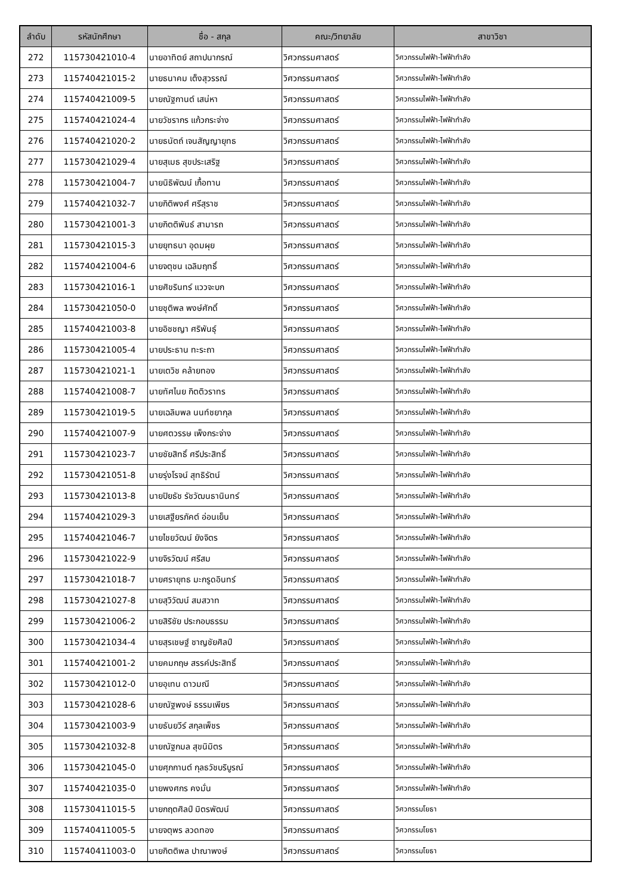| ลำดับ | รหัสนักศึกษา | ชื่อ - สกุล | คณะ/วิทยาลัย | สาขาวิชา |
| --- | --- | --- | --- | --- |
| 272 | 115730421010-4 | นายอาทิตย์ สถาปนากรณ์ | วิศวกรรมศาสตร์ | วิศวกรรมไฟฟ้า-ไฟฟ้ากำลัง |
| 273 | 115740421015-2 | นายธนาคม เต็งสุวรรณ์ | วิศวกรรมศาสตร์ | วิศวกรรมไฟฟ้า-ไฟฟ้ากำลัง |
| 274 | 115740421009-5 | นายณัฐกานต์ เสน่หา | วิศวกรรมศาสตร์ | วิศวกรรมไฟฟ้า-ไฟฟ้ากำลัง |
| 275 | 115740421024-4 | นายวัชรากร แก้วกระจ่าง | วิศวกรรมศาสตร์ | วิศวกรรมไฟฟ้า-ไฟฟ้ากำลัง |
| 276 | 115740421020-2 | นายธนัตถ์ เจนสัญญายุทธ | วิศวกรรมศาสตร์ | วิศวกรรมไฟฟ้า-ไฟฟ้ากำลัง |
| 277 | 115730421029-4 | นายสุเมธ สุขประเสริฐ | วิศวกรรมศาสตร์ | วิศวกรรมไฟฟ้า-ไฟฟ้ากำลัง |
| 278 | 115730421004-7 | นายนิธิพัฒน์ เกื้อทาน | วิศวกรรมศาสตร์ | วิศวกรรมไฟฟ้า-ไฟฟ้ากำลัง |
| 279 | 115740421032-7 | นายกิติพงศ์ ศรีสุราช | วิศวกรรมศาสตร์ | วิศวกรรมไฟฟ้า-ไฟฟ้ากำลัง |
| 280 | 115730421001-3 | นายกิตติพันธ์ สามารถ | วิศวกรรมศาสตร์ | วิศวกรรมไฟฟ้า-ไฟฟ้ากำลัง |
| 281 | 115730421015-3 | นายยุทธนา อุดมผุย | วิศวกรรมศาสตร์ | วิศวกรรมไฟฟ้า-ไฟฟ้ากำลัง |
| 282 | 115740421004-6 | นายจตุชน เฉลิมฤทธิ์ | วิศวกรรมศาสตร์ | วิศวกรรมไฟฟ้า-ไฟฟ้ากำลัง |
| 283 | 115730421016-1 | นายศิขรินทร์ แววจะบก | วิศวกรรมศาสตร์ | วิศวกรรมไฟฟ้า-ไฟฟ้ากำลัง |
| 284 | 115730421050-0 | นายชุติพล พงษ์ศักดิ์ | วิศวกรรมศาสตร์ | วิศวกรรมไฟฟ้า-ไฟฟ้ากำลัง |
| 285 | 115740421003-8 | นายอิชชญา ศริพันธุ์ | วิศวกรรมศาสตร์ | วิศวกรรมไฟฟ้า-ไฟฟ้ากำลัง |
| 286 | 115730421005-4 | นายประธาน ทะระถา | วิศวกรรมศาสตร์ | วิศวกรรมไฟฟ้า-ไฟฟ้ากำลัง |
| 287 | 115730421021-1 | นายเตวิช คล้ายทอง | วิศวกรรมศาสตร์ | วิศวกรรมไฟฟ้า-ไฟฟ้ากำลัง |
| 288 | 115740421008-7 | นายทัศไนย กิตติวราทร | วิศวกรรมศาสตร์ | วิศวกรรมไฟฟ้า-ไฟฟ้ากำลัง |
| 289 | 115730421019-5 | นายเฉลิมพล นนท์ชยากุล | วิศวกรรมศาสตร์ | วิศวกรรมไฟฟ้า-ไฟฟ้ากำลัง |
| 290 | 115740421007-9 | นายศตวรรษ เพ็งกระจ่าง | วิศวกรรมศาสตร์ | วิศวกรรมไฟฟ้า-ไฟฟ้ากำลัง |
| 291 | 115730421023-7 | นายชัยสิทธิ์ ศรีประสิทธิ์ | วิศวกรรมศาสตร์ | วิศวกรรมไฟฟ้า-ไฟฟ้ากำลัง |
| 292 | 115730421051-8 | นายรุ่งโรจน์ สุทธิรัตน์ | วิศวกรรมศาสตร์ | วิศวกรรมไฟฟ้า-ไฟฟ้ากำลัง |
| 293 | 115730421013-8 | นายปิยธัช รัชวัฒนธานินทร์ | วิศวกรรมศาสตร์ | วิศวกรรมไฟฟ้า-ไฟฟ้ากำลัง |
| 294 | 115740421029-3 | นายเสฐียรภัคต์ อ่อนเย็น | วิศวกรรมศาสตร์ | วิศวกรรมไฟฟ้า-ไฟฟ้ากำลัง |
| 295 | 115740421046-7 | นายไชยวัฒน์ ยังจิตร | วิศวกรรมศาสตร์ | วิศวกรรมไฟฟ้า-ไฟฟ้ากำลัง |
| 296 | 115730421022-9 | นายจิรวัฒน์ ศรีสม | วิศวกรรมศาสตร์ | วิศวกรรมไฟฟ้า-ไฟฟ้ากำลัง |
| 297 | 115730421018-7 | นายศรายุทธ มะกรูดอินทร์ | วิศวกรรมศาสตร์ | วิศวกรรมไฟฟ้า-ไฟฟ้ากำลัง |
| 298 | 115730421027-8 | นายสุวิวัฒน์ สมสวาท | วิศวกรรมศาสตร์ | วิศวกรรมไฟฟ้า-ไฟฟ้ากำลัง |
| 299 | 115730421006-2 | นายสิริชัย ประกอบธรรม | วิศวกรรมศาสตร์ | วิศวกรรมไฟฟ้า-ไฟฟ้ากำลัง |
| 300 | 115730421034-4 | นายสุรเชษฐ์ ชาญชัยศิลป์ | วิศวกรรมศาสตร์ | วิศวกรรมไฟฟ้า-ไฟฟ้ากำลัง |
| 301 | 115740421001-2 | นายคมกฤษ สรรค์ประสิทธิ์ | วิศวกรรมศาสตร์ | วิศวกรรมไฟฟ้า-ไฟฟ้ากำลัง |
| 302 | 115730421012-0 | นายอุเทน ดาวมณี | วิศวกรรมศาสตร์ | วิศวกรรมไฟฟ้า-ไฟฟ้ากำลัง |
| 303 | 115730421028-6 | นายณัฐพงษ์ ธรรมเพียร | วิศวกรรมศาสตร์ | วิศวกรรมไฟฟ้า-ไฟฟ้ากำลัง |
| 304 | 115730421003-9 | นายธันยวีร์ สกุลเพ็ชร | วิศวกรรมศาสตร์ | วิศวกรรมไฟฟ้า-ไฟฟ้ากำลัง |
| 305 | 115730421032-8 | นายณัฐกมล สุขนิมิตร | วิศวกรรมศาสตร์ | วิศวกรรมไฟฟ้า-ไฟฟ้ากำลัง |
| 306 | 115730421045-0 | นายศุภกานต์ กุลธวัชบริบูรณ์ | วิศวกรรมศาสตร์ | วิศวกรรมไฟฟ้า-ไฟฟ้ากำลัง |
| 307 | 115740421035-0 | นายพงศกร คงมั่น | วิศวกรรมศาสตร์ | วิศวกรรมไฟฟ้า-ไฟฟ้ากำลัง |
| 308 | 115730411015-5 | นายกฤตศิลป์ มิตรพัฒน์ | วิศวกรรมศาสตร์ | วิศวกรรมโยธา |
| 309 | 115740411005-5 | นายจตุพร ลวดทอง | วิศวกรรมศาสตร์ | วิศวกรรมโยธา |
| 310 | 115740411003-0 | นายกิตติพล ปาณาพงษ์ | วิศวกรรมศาสตร์ | วิศวกรรมโยธา |